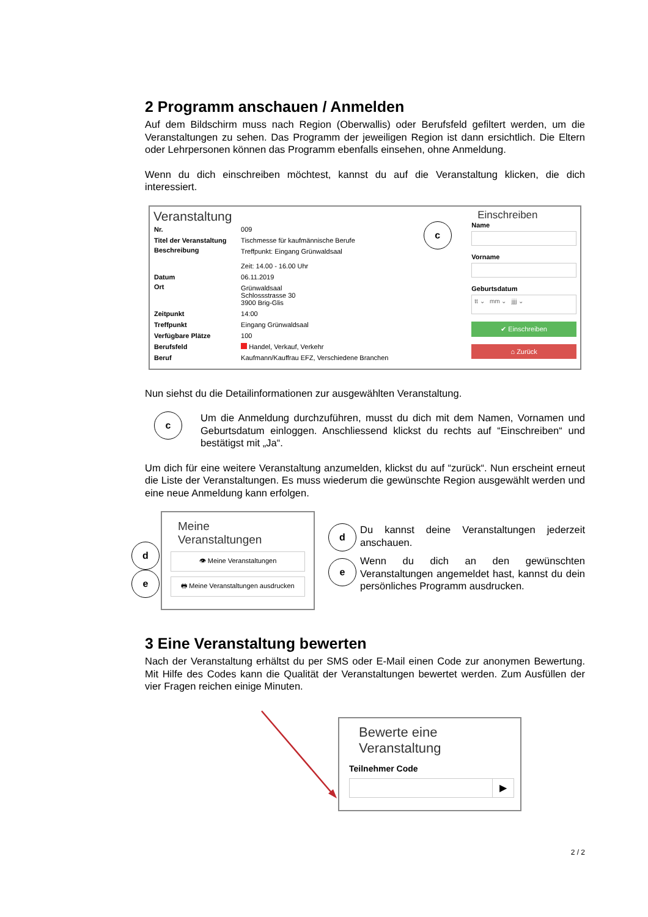2 Programm anschauen / Anmelden
Auf dem Bildschirm muss nach Region (Oberwallis) oder Berufsfeld gefiltert werden, um die Veranstaltungen zu sehen. Das Programm der jeweiligen Region ist dann ersichtlich. Die Eltern oder Lehrpersonen können das Programm ebenfalls einsehen, ohne Anmeldung.
Wenn du dich einschreiben möchtest, kannst du auf die Veranstaltung klicken, die dich interessiert.
Veranstaltung
| Nr. | 009 |
| Titel der Veranstaltung | Tischmesse für kaufmännische Berufe |
| Beschreibung | Treffpunkt: Eingang Grünwaldsaal Zeit: 14.00 - 16.00 Uhr |
| Datum | 06.11.2019 |
| Ort | Grünwaldsaal Schlossstrasse 30 3900 Brig-Glis |
| Zeitpunkt | 14:00 |
| Treffpunkt | Eingang Grünwaldsaal |
| Verfügbare Plätze | 100 |
| Berufsfeld | Handel, Verkauf, Verkehr |
| Beruf | Kaufmann/Kauffrau EFZ, Verschiedene Branchen |
c
Einschreiben
Name
Vorname
Geburtsdatum
tt ⌄ mm ⌄ jjjj ⌄
✔ Einschreiben
⌂ Zurück
Nun siehst du die Detailinformationen zur ausgewählten Veranstaltung.
c
Um die Anmeldung durchzuführen, musst du dich mit dem Namen, Vornamen und Geburtsdatum einloggen. Anschliessend klickst du rechts auf “Einschreiben“ und bestätigst mit „Ja“.
Um dich für eine weitere Veranstaltung anzumelden, klickst du auf “zurück“. Nun erscheint erneut die Liste der Veranstaltungen. Es muss wiederum die gewünschte Region ausgewählt werden und eine neue Anmeldung kann erfolgen.
d
e
Meine
Veranstaltungen
👁 Meine Veranstaltungen
🖶 Meine Veranstaltungen ausdrucken
d
Du kannst deine Veranstaltungen jederzeit anschauen.
e
Wenn du dich an den gewünschten Veranstaltungen angemeldet hast, kannst du dein persönliches Programm ausdrucken.
3 Eine Veranstaltung bewerten
Nach der Veranstaltung erhältst du per SMS oder E-Mail einen Code zur anonymen Bewertung. Mit Hilfe des Codes kann die Qualität der Veranstaltungen bewertet werden. Zum Ausfüllen der vier Fragen reichen einige Minuten.
Bewerte eine
Veranstaltung
Teilnehmer Code
▶
2 / 2